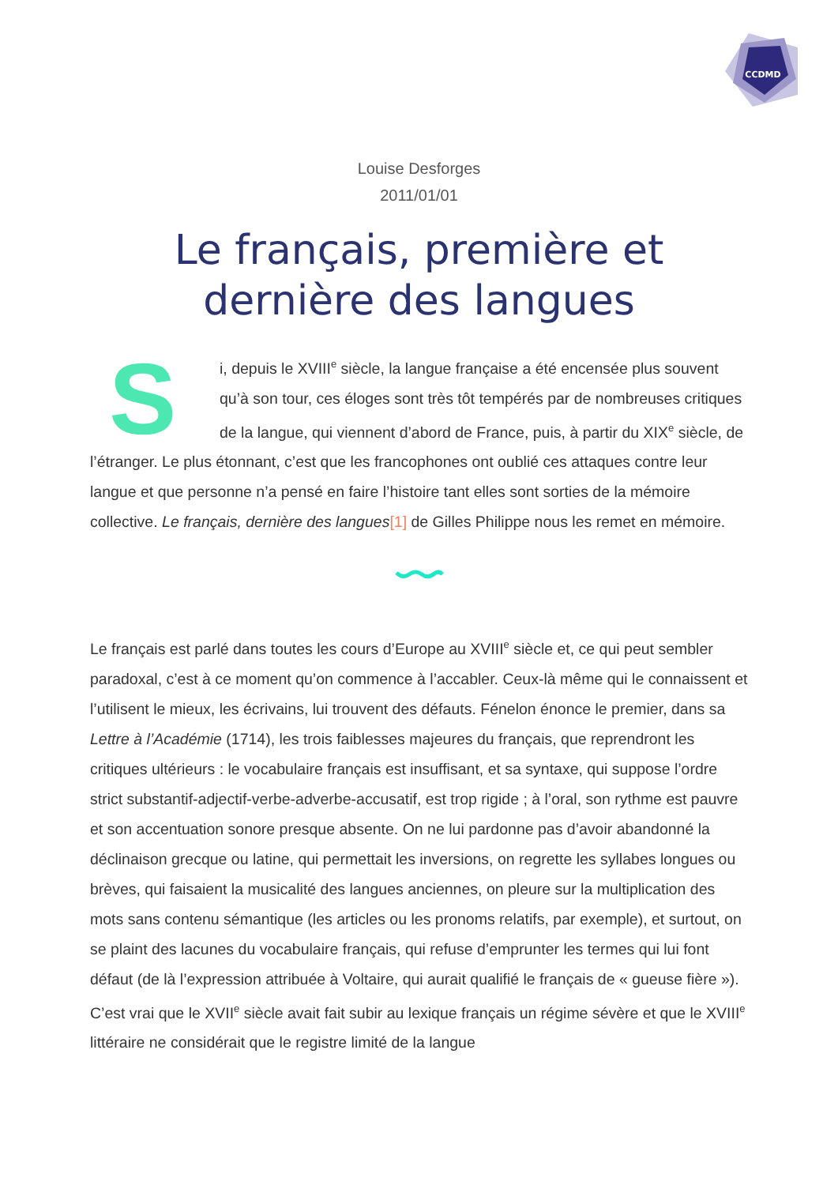CCDMD
Louise Desforges
2011/01/01
Le français, première et dernière des langues
Si, depuis le XVIII<sup>e</sup> siècle, la langue française a été encensée plus souvent qu’à son tour, ces éloges sont très tôt tempérés par de nombreuses critiques de la langue, qui viennent d’abord de France, puis, à partir du XIX<sup>e</sup> siècle, de l’étranger. Le plus étonnant, c’est que les francophones ont oublié ces attaques contre leur langue et que personne n’a pensé en faire l’histoire tant elles sont sorties de la mémoire collective. Le français, dernière des langues[1] de Gilles Philippe nous les remet en mémoire.
Le français est parlé dans toutes les cours d’Europe au XVIII<sup>e</sup> siècle et, ce qui peut sembler paradoxal, c’est à ce moment qu’on commence à l’accabler. Ceux-là même qui le connaissent et l’utilisent le mieux, les écrivains, lui trouvent des défauts. Fénelon énonce le premier, dans sa Lettre à l’Académie (1714), les trois faiblesses majeures du français, que reprendront les critiques ultérieurs : le vocabulaire français est insuffisant, et sa syntaxe, qui suppose l’ordre strict substantif-adjectif-verbe-adverbe-accusatif, est trop rigide ; à l’oral, son rythme est pauvre et son accentuation sonore presque absente. On ne lui pardonne pas d’avoir abandonné la déclinaison grecque ou latine, qui permettait les inversions, on regrette les syllabes longues ou brèves, qui faisaient la musicalité des langues anciennes, on pleure sur la multiplication des mots sans contenu sémantique (les articles ou les pronoms relatifs, par exemple), et surtout, on se plaint des lacunes du vocabulaire français, qui refuse d’emprunter les termes qui lui font défaut (de là l’expression attribuée à Voltaire, qui aurait qualifié le français de « gueuse fière »). C’est vrai que le XVII<sup>e</sup> siècle avait fait subir au lexique français un régime sévère et que le XVIII<sup>e</sup> littéraire ne considérait que le registre limité de la langue